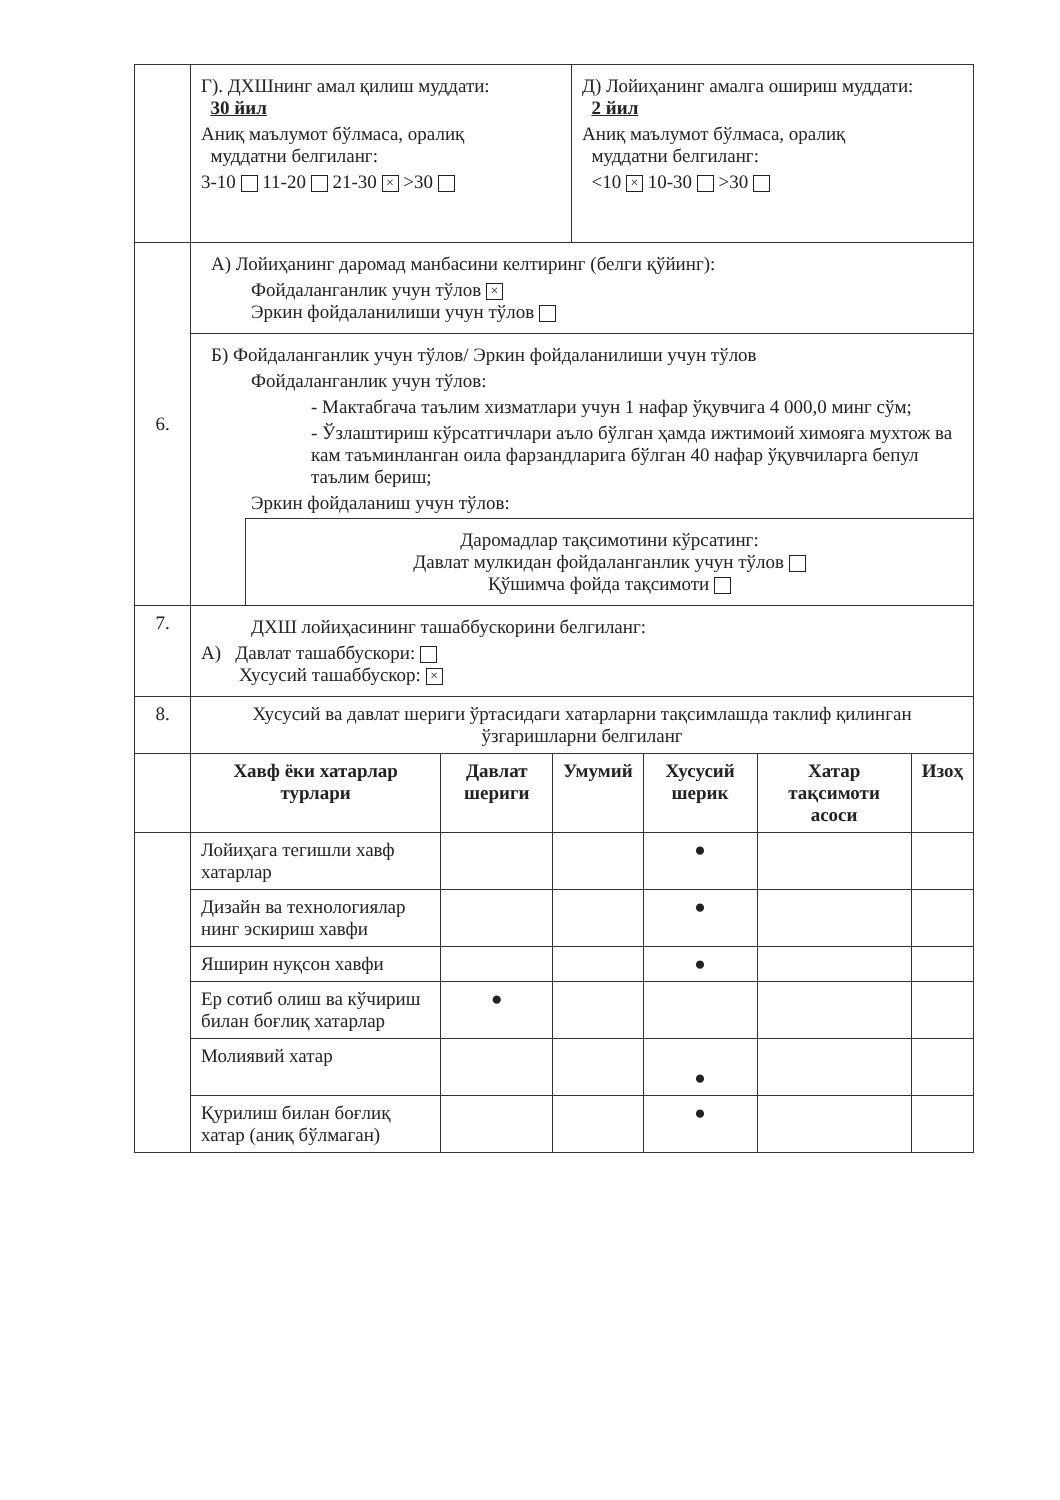| | Г). ДХШнинг амал қилиш муддати: 30 йил Аниқ маълумот бўлмаса, оралиқ муддатни белгиланг: 3-10 11-20 21-30 × >30 | Д) Лойиҳанинг амалга ошириш муддати: 2 йил Аниқ маълумот бўлмаса, оралиқ муддатни белгиланг: <10 × 10-30 >30 |
| 6. | А) Лойиҳанинг даромад манбасини келтиринг (белги қўйинг): Фойдаланганлик учун тўлов × Эркин фойдаланилиши учун тўлов | |
| | Б) Фойдаланганлик учун тўлов/ Эркин фойдаланилиши учун тўлов Фойдаланганлик учун тўлов: - Мактабгача таълим хизматлари учун 1 нафар ўқувчига 4 000,0 минг сўм; - Ўзлаштириш кўрсатгичлари аъло бўлган ҳамда ижтимоий химояга мухтож ва кам таъминланган оила фарзандларига бўлган 40 нафар ўқувчиларга бепул таълим бериш; Эркин фойдаланиш учун тўлов: Даромадлар тақсимотини кўрсатинг: Давлат мулкидан фойдаланганлик учун тўлов Қўшимча фойда тақсимоти | |
| 7. | ДХШ лойиҳасининг ташаббускорини белгиланг: А) Давлат ташаббускори: Хусусий ташаббускор: × | |
| 8. | Хусусий ва давлат шериги ўртасидаги хатарларни тақсимлашда таклиф қилинган ўзгаришларни белгиланг | |
| | Хавф ёки хатарлар турлари | Давлат шериги | Умумий | Хусусий шерик | Хатар тақсимоти асоси | Изоҳ |
| | Лойиҳага тегишли хавф хатарлар | | | ● | | |
| | Дизайн ва технологиялар нинг эскириш хавфи | | | ● | | |
| | Яширин нуқсон хавфи | | | ● | | |
| | Ер сотиб олиш ва кўчириш билан боғлиқ хатарлар | ● | | | | |
| | Молиявий хатар | | | ● | | |
| | Қурилиш билан боғлиқ хатар (аниқ бўлмаган) | | | ● | | |